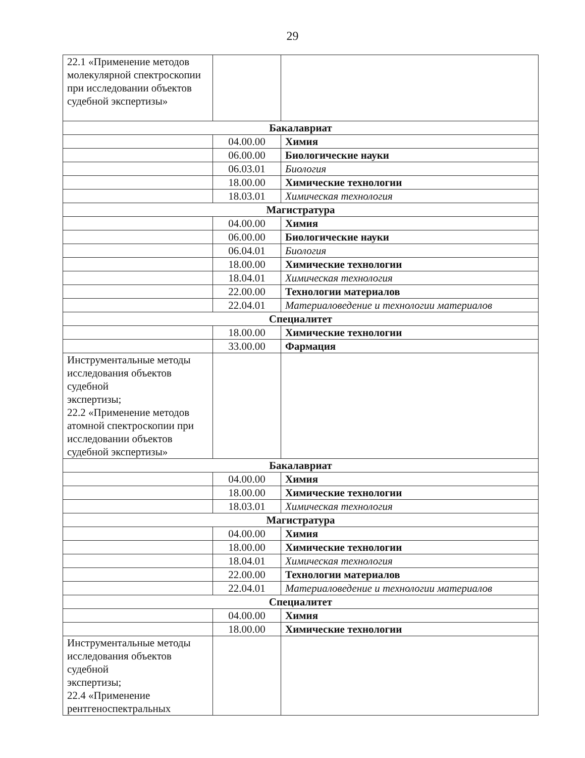29
| 22.1 «Применение методов молекулярной спектроскопии при исследовании объектов судебной экспертизы» | | |
| Бакалавриат | | |
| | 04.00.00 | Химия |
| | 06.00.00 | Биологические науки |
| | 06.03.01 | Биология |
| | 18.00.00 | Химические технологии |
| | 18.03.01 | Химическая технология |
| Магистратура | | |
| | 04.00.00 | Химия |
| | 06.00.00 | Биологические науки |
| | 06.04.01 | Биология |
| | 18.00.00 | Химические технологии |
| | 18.04.01 | Химическая технология |
| | 22.00.00 | Технологии материалов |
| | 22.04.01 | Материаловедение и технологии материалов |
| Специалитет | | |
| | 18.00.00 | Химические технологии |
| | 33.00.00 | Фармация |
| Инструментальные методы исследования объектов судебной экспертизы; 22.2 «Применение методов атомной спектроскопии при исследовании объектов судебной экспертизы» | | |
| Бакалавриат | | |
| | 04.00.00 | Химия |
| | 18.00.00 | Химические технологии |
| | 18.03.01 | Химическая технология |
| Магистратура | | |
| | 04.00.00 | Химия |
| | 18.00.00 | Химические технологии |
| | 18.04.01 | Химическая технология |
| | 22.00.00 | Технологии материалов |
| | 22.04.01 | Материаловедение и технологии материалов |
| Специалитет | | |
| | 04.00.00 | Химия |
| | 18.00.00 | Химические технологии |
| Инструментальные методы исследования объектов судебной экспертизы; 22.4 «Применение рентгеноспектральных | | |